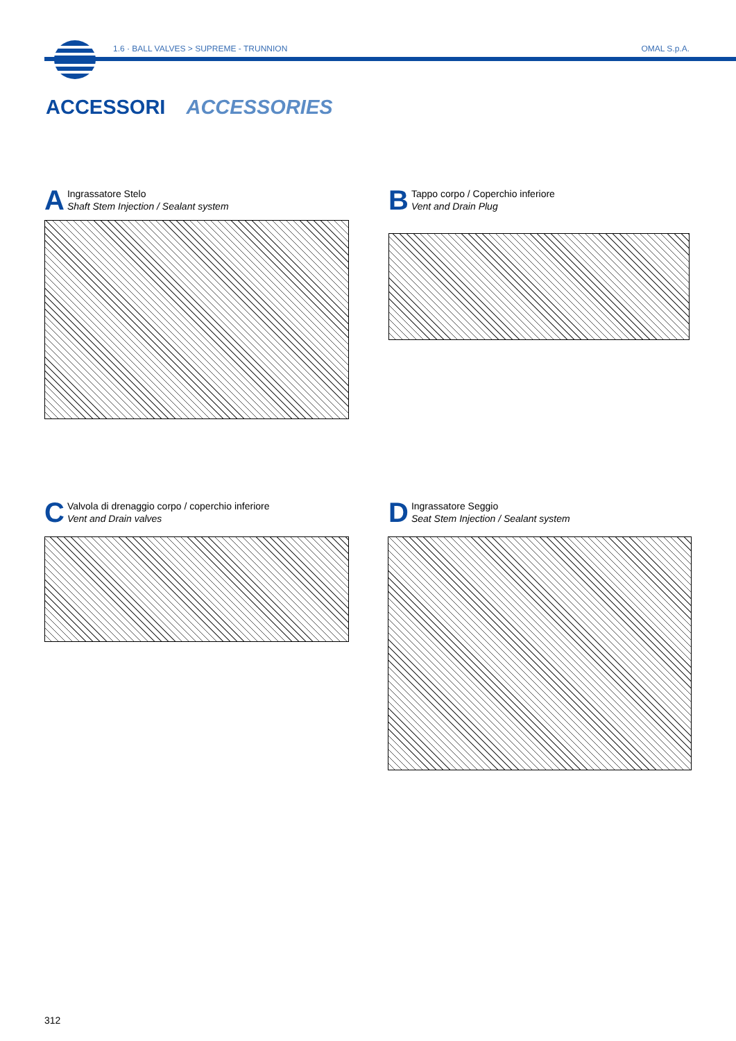1.6 · BALL VALVES > SUPREME - TRUNNION
OMAL S.p.A.
ACCESSORI ACCESSORIES
A
Ingrassatore Stelo
Shaft Stem Injection / Sealant system
B
Tappo corpo / Coperchio inferiore
Vent and Drain Plug
C
Valvola di drenaggio corpo / coperchio inferiore
Vent and Drain valves
D
Ingrassatore Seggio
Seat Stem Injection / Sealant system
312